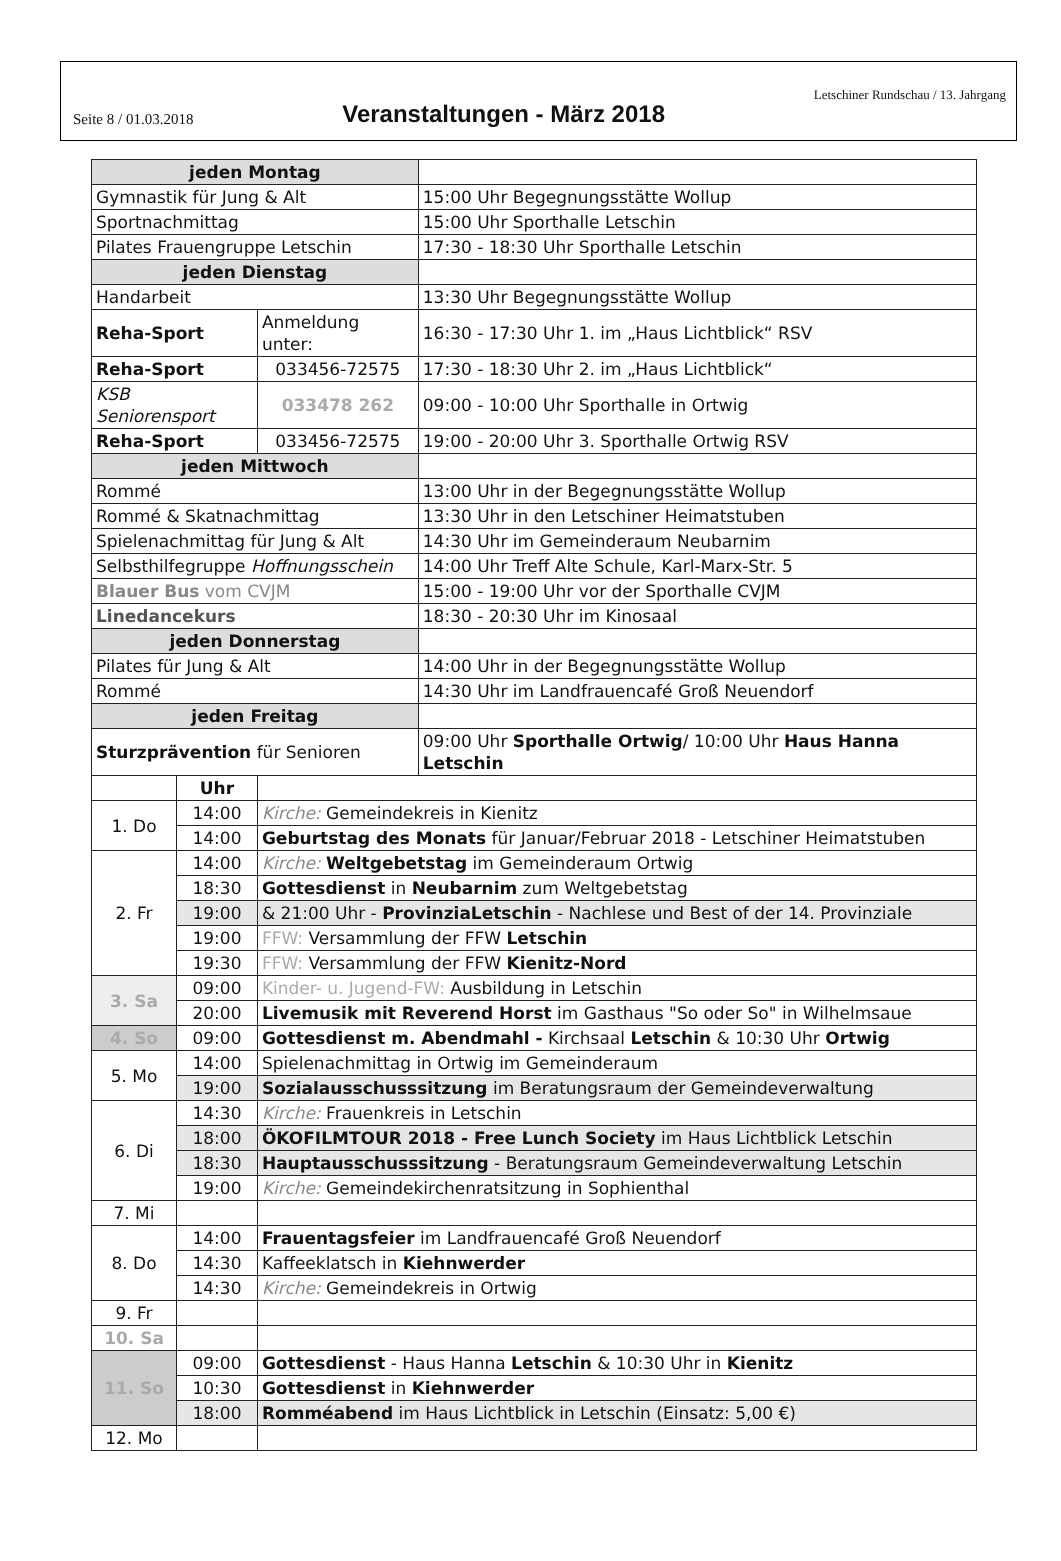Seite 8 / 01.03.2018
Veranstaltungen - März 2018
Letschiner Rundschau / 13. Jahrgang
| jeden Montag | | | |
| Gymnastik für Jung & Alt | | | 15:00 Uhr Begegnungsstätte Wollup |
| Sportnachmittag | | | 15:00 Uhr Sporthalle Letschin |
| Pilates Frauengruppe Letschin | | | 17:30 - 18:30 Uhr Sporthalle Letschin |
| jeden Dienstag | | | |
| Handarbeit | | | 13:30 Uhr Begegnungsstätte Wollup |
| Reha-Sport | | Anmeldung unter: | 16:30 - 17:30 Uhr 1. im „Haus Lichtblick“ RSV |
| Reha-Sport | | 033456-72575 | 17:30 - 18:30 Uhr 2. im „Haus Lichtblick“ |
| KSB Seniorensport | | 033478 262 | 09:00 - 10:00 Uhr Sporthalle in Ortwig |
| Reha-Sport | | 033456-72575 | 19:00 - 20:00 Uhr 3. Sporthalle Ortwig RSV |
| jeden Mittwoch | | | |
| Rommé | | | 13:00 Uhr in der Begegnungsstätte Wollup |
| Rommé & Skatnachmittag | | | 13:30 Uhr in den Letschiner Heimatstuben |
| Spielenachmittag für Jung & Alt | | | 14:30 Uhr im Gemeinderaum Neubarnim |
| Selbsthilfegruppe Hoffnungsschein | | | 14:00 Uhr Treff Alte Schule, Karl-Marx-Str. 5 |
| Blauer Bus vom CVJM | | | 15:00 - 19:00 Uhr vor der Sporthalle CVJM |
| Linedancekurs | | | 18:30 - 20:30 Uhr im Kinosaal |
| jeden Donnerstag | | | |
| Pilates für Jung & Alt | | | 14:00 Uhr in der Begegnungsstätte Wollup |
| Rommé | | | 14:30 Uhr im Landfrauencafé Groß Neuendorf |
| jeden Freitag | | | |
| Sturzprävention für Senioren | | | 09:00 Uhr Sporthalle Ortwig / 10:00 Uhr Haus Hanna Letschin |
| | Uhr | | |
| 1. Do | 14:00 | Kirche: Gemeindekreis in Kienitz | |
| | 14:00 | Geburtstag des Monats für Januar/Februar 2018 - Letschiner Heimatstuben | |
| 2. Fr | 14:00 | Kirche: Weltgebetstag im Gemeinderaum Ortwig | |
| | 18:30 | Gottesdienst in Neubarnim zum Weltgebetstag | |
| | 19:00 | & 21:00 Uhr - ProvinziaLetschin - Nachlese und Best of der 14. Provinziale | |
| | 19:00 | FFW: Versammlung der FFW Letschin | |
| | 19:30 | FFW: Versammlung der FFW Kienitz-Nord | |
| 3. Sa | 09:00 | Kinder- u. Jugend-FW: Ausbildung in Letschin | |
| | 20:00 | Livemusik mit Reverend Horst im Gasthaus "So oder So" in Wilhelmsaue | |
| 4. So | 09:00 | Gottesdienst m. Abendmahl - Kirchsaal Letschin & 10:30 Uhr Ortwig | |
| 5. Mo | 14:00 | Spielenachmittag in Ortwig im Gemeinderaum | |
| | 19:00 | Sozialausschusssitzung im Beratungsraum der Gemeindeverwaltung | |
| 6. Di | 14:30 | Kirche: Frauenkreis in Letschin | |
| | 18:00 | ÖKOFILMTOUR 2018 - Free Lunch Society im Haus Lichtblick Letschin | |
| | 18:30 | Hauptausschusssitzung - Beratungsraum Gemeindeverwaltung Letschin | |
| | 19:00 | Kirche: Gemeindekirchenratsitzung in Sophienthal | |
| 7. Mi | | | |
| 8. Do | 14:00 | Frauentagsfeier im Landfrauencafé Groß Neuendorf | |
| | 14:30 | Kaffeeklatsch in Kiehnwerder | |
| | 14:30 | Kirche: Gemeindekreis in Ortwig | |
| 9. Fr | | | |
| 10. Sa | | | |
| 11. So | 09:00 | Gottesdienst - Haus Hanna Letschin & 10:30 Uhr in Kienitz | |
| | 10:30 | Gottesdienst in Kiehnwerder | |
| | 18:00 | Romméabend im Haus Lichtblick in Letschin (Einsatz: 5,00 €) | |
| 12. Mo | | | |